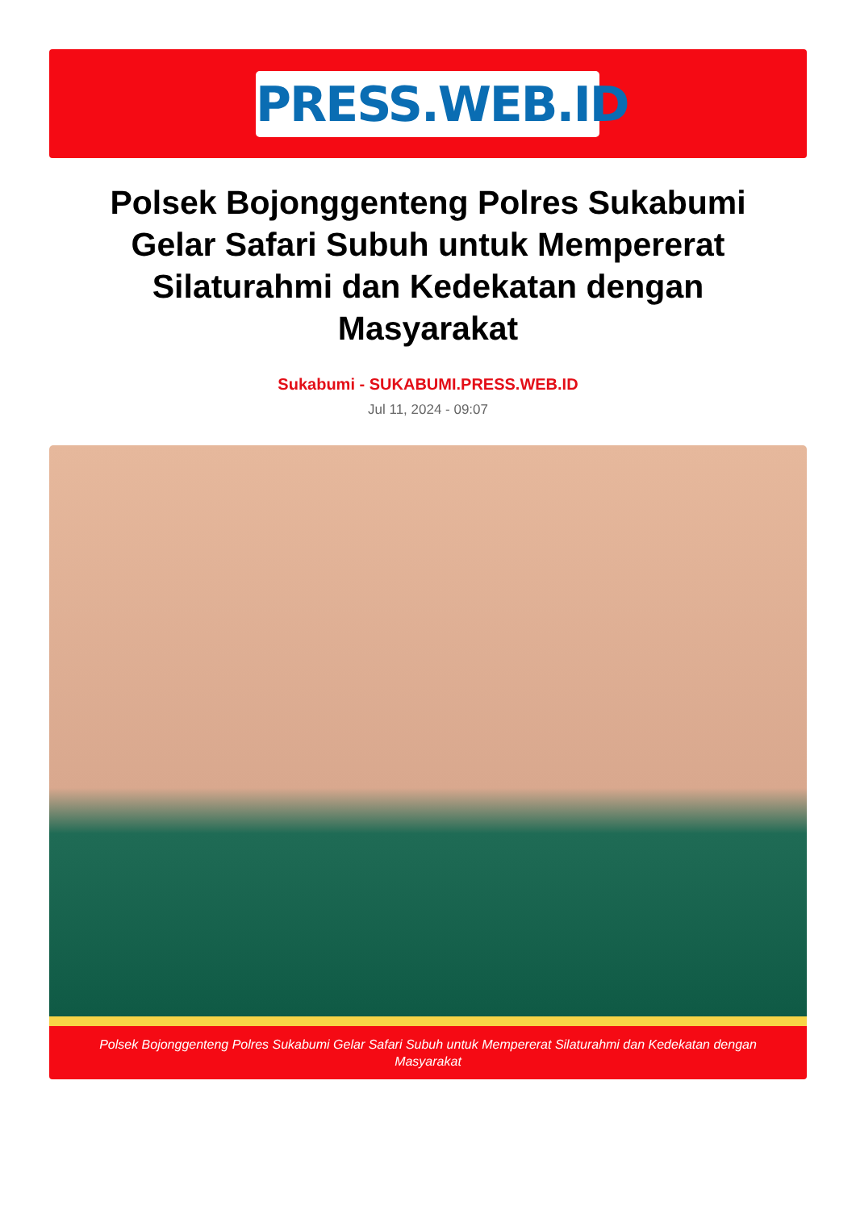PRESS.WEB.ID
Polsek Bojonggenteng Polres Sukabumi Gelar Safari Subuh untuk Mempererat Silaturahmi dan Kedekatan dengan Masyarakat
Sukabumi - SUKABUMI.PRESS.WEB.ID
Jul 11, 2024 - 09:07
Polsek Bojonggenteng Polres Sukabumi Gelar Safari Subuh untuk Mempererat Silaturahmi dan Kedekatan dengan Masyarakat